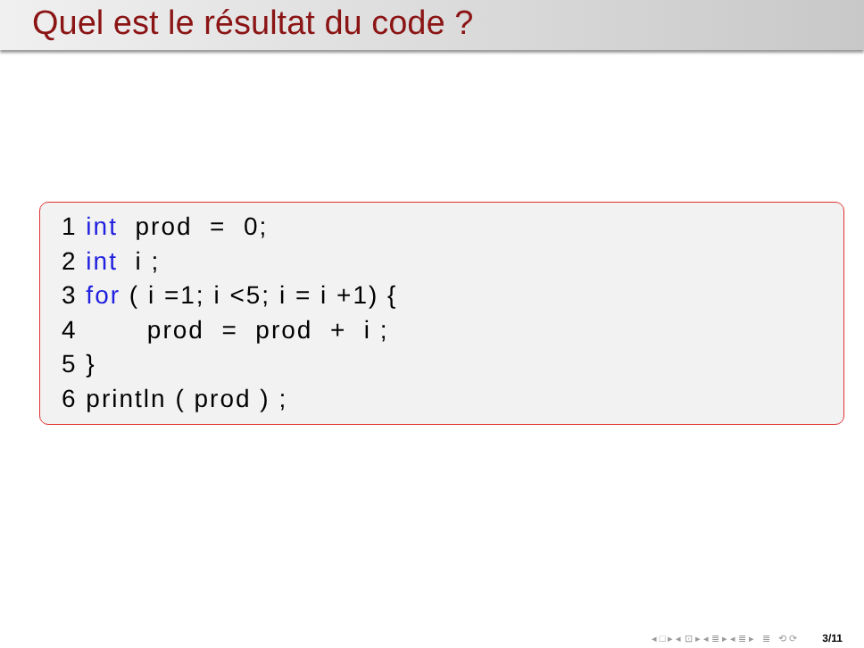Quel est le résultat du code ?
1 int  prod  =  0;
2 int  i ;
3 for ( i =1; i <5; i = i +1) {
4        prod  =  prod  +  i ;
5 }
6 println ( prod ) ;
◂ □ ▸ ◂ ⊡ ▸ ◂ ≣ ▸ ◂ ≣ ▸ ≣ ⟲ ⟳ 3/11